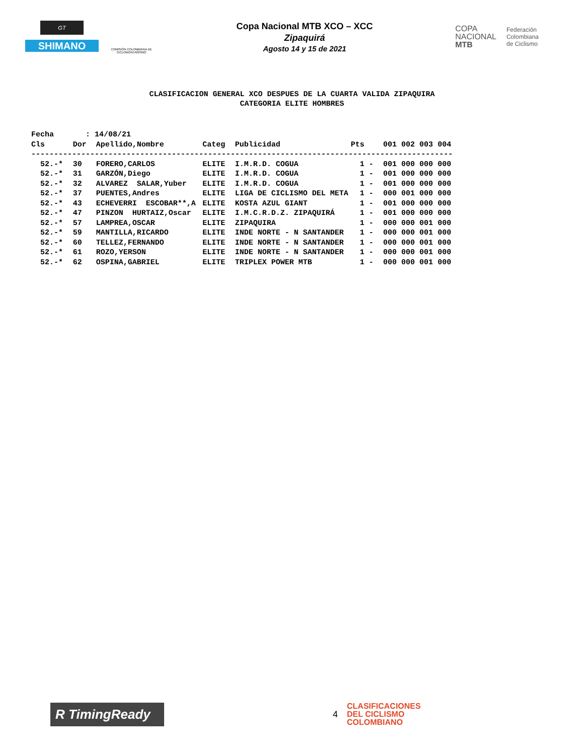GT
SHIMANO
COMISIÓN COLOMBIANA DE CICLOMONTAÑISMO
Copa Nacional MTB XCO – XCC
Zipaquirá
Agosto 14 y 15 de 2021
COPA
NACIONAL
MTB
Federación
Colombiana
de Ciclismo
CLASIFICACION GENERAL XCO DESPUES DE LA CUARTA VALIDA ZIPAQUIRA
CATEGORIA ELITE HOMBRES
| Fecha : 14/08/21 | | | | | | |
| Cls | Dor | Apellido,Nombre | Categ | Publicidad | Pts | 001 002 003 004 |
| --------------------------------------------------------------------------------------------- | | | | | | |
| 52.-* | 30 | FORERO,CARLOS | ELITE | I.M.R.D. COGUA | 1 - | 001 000 000 000 |
| 52.-* | 31 | GARZÓN,Diego | ELITE | I.M.R.D. COGUA | 1 - | 001 000 000 000 |
| 52.-* | 32 | ALVAREZ SALAR,Yuber | ELITE | I.M.R.D. COGUA | 1 - | 001 000 000 000 |
| 52.-* | 37 | PUENTES,Andres | ELITE | LIGA DE CICLISMO DEL META | 1 - | 000 001 000 000 |
| 52.-* | 43 | ECHEVERRI ESCOBAR**,A | ELITE | KOSTA AZUL GIANT | 1 - | 001 000 000 000 |
| 52.-* | 47 | PINZON HURTAIZ,Oscar | ELITE | I.M.C.R.D.Z. ZIPAQUIRÁ | 1 - | 001 000 000 000 |
| 52.-* | 57 | LAMPREA,OSCAR | ELITE | ZIPAQUIRA | 1 - | 000 000 001 000 |
| 52.-* | 59 | MANTILLA,RICARDO | ELITE | INDE NORTE - N SANTANDER | 1 - | 000 000 001 000 |
| 52.-* | 60 | TELLEZ,FERNANDO | ELITE | INDE NORTE - N SANTANDER | 1 - | 000 000 001 000 |
| 52.-* | 61 | ROZO,YERSON | ELITE | INDE NORTE - N SANTANDER | 1 - | 000 000 001 000 |
| 52.-* | 62 | OSPINA,GABRIEL | ELITE | TRIPLEX POWER MTB | 1 - | 000 000 001 000 |
R TimingReady
4
CLASIFICACIONES
DEL CICLISMO
COLOMBIANO